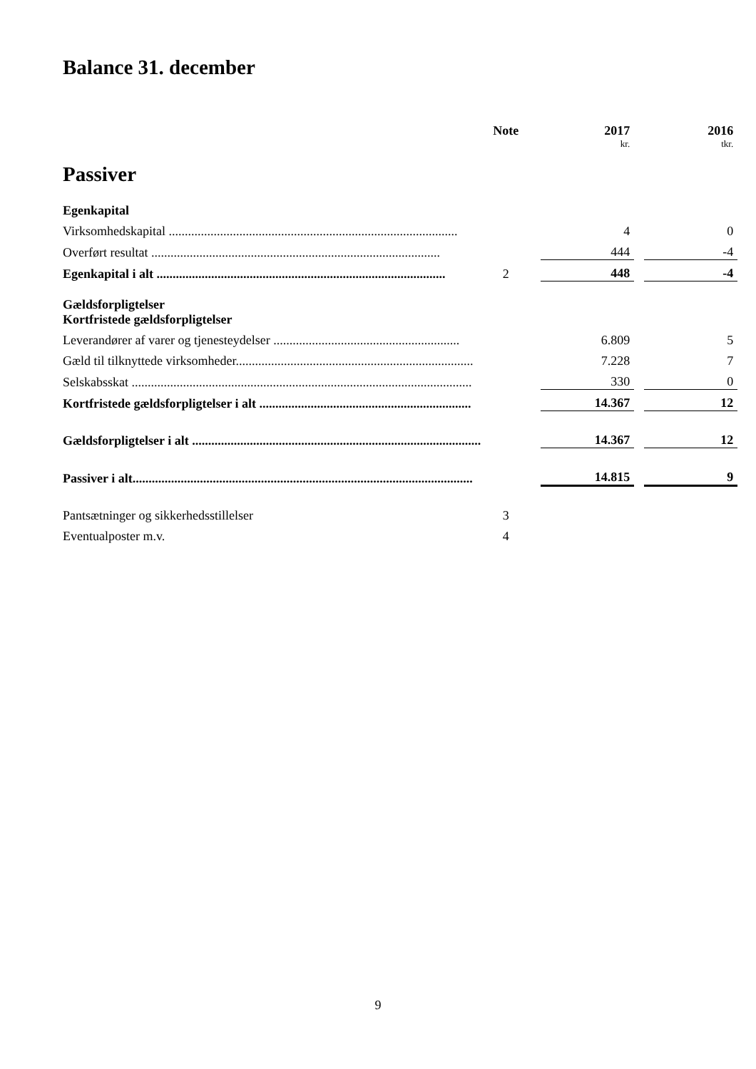Balance 31. december
| | Note | | 2017 | | 2016 |
| --- | --- | --- | --- | --- | --- |
| | | | kr. | | tkr. |
| Passiver | | | | | |
| Egenkapital | | | | | |
| Virksomhedskapital .......................................................................................... | | | 4 | | 0 |
| Overført resultat .......................................................................................... | | | 444 | | -4 |
| Egenkapital i alt .......................................................................................... | 2 | | 448 | | -4 |
| Gældsforpligtelser Kortfristede gældsforpligtelser | | | | | |
| Leverandører af varer og tjenesteydelser .......................................................... | | | 6.809 | | 5 |
| Gæld til tilknyttede virksomheder.......................................................................... | | | 7.228 | | 7 |
| Selskabsskat .......................................................................................................... | | | 330 | | 0 |
| Kortfristede gældsforpligtelser i alt .................................................................. | | | 14.367 | | 12 |
| Gældsforpligtelser i alt .......................................................................................... | | | 14.367 | | 12 |
| Passiver i alt.......................................................................................................... | | | 14.815 | | 9 |
| Pantsætninger og sikkerhedsstillelser | 3 | | | | |
| Eventualposter m.v. | 4 | | | | |
9